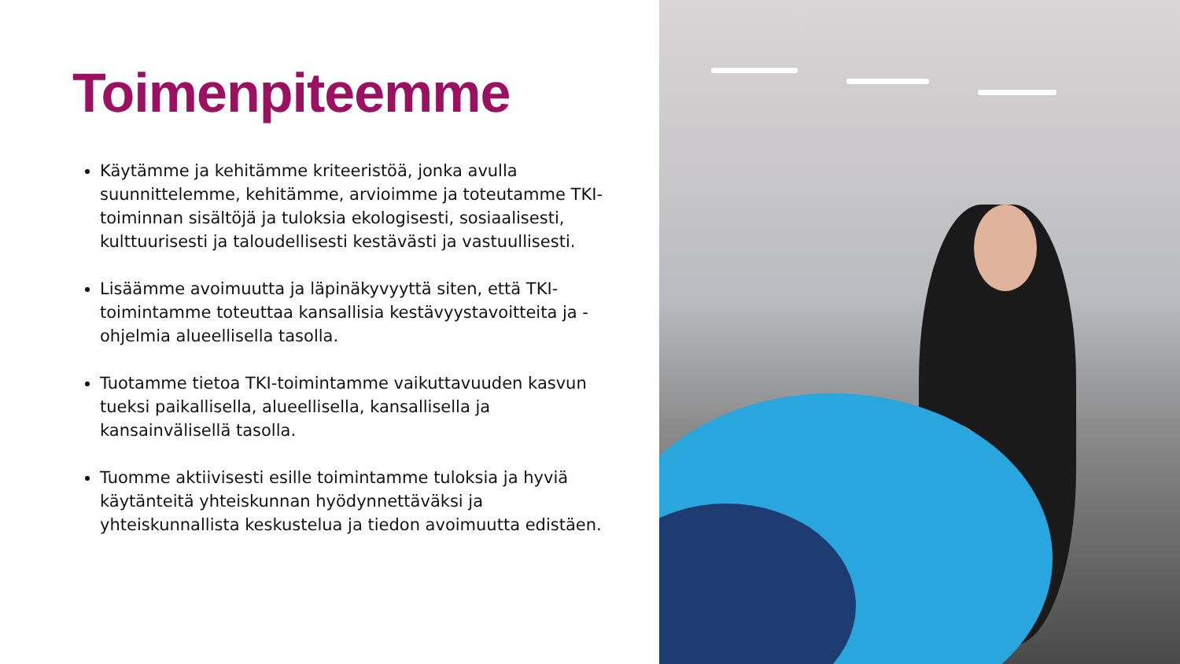Toimenpiteemme
Käytämme ja kehitämme kriteeristöä, jonka avulla suunnittelemme, kehitämme, arvioimme ja toteutamme TKI-toiminnan sisältöjä ja tuloksia ekologisesti, sosiaalisesti, kulttuurisesti ja taloudellisesti kestävästi ja vastuullisesti.
Lisäämme avoimuutta ja läpinäkyvyyttä siten, että TKI-toimintamme toteuttaa kansallisia kestävyystavoitteita ja -ohjelmia alueellisella tasolla.
Tuotamme tietoa TKI-toimintamme vaikuttavuuden kasvun tueksi paikallisella, alueellisella, kansallisella ja kansainvälisellä tasolla.
Tuomme aktiivisesti esille toimintamme tuloksia ja hyviä käytänteitä yhteiskunnan hyödynnettäväksi ja yhteiskunnallista keskustelua ja tiedon avoimuutta edistäen.